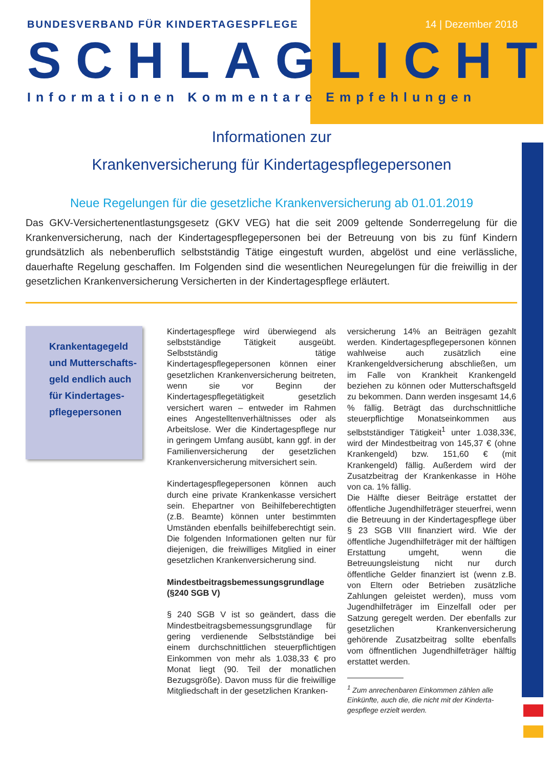BUNDESVERBAND FÜR KINDERTAGESPFLEGE 14 | Dezember 2018
SCHLAGLICHT
Informationen Kommentare Empfehlungen
Informationen zur
Krankenversicherung für Kindertagespflegepersonen
Neue Regelungen für die gesetzliche Krankenversicherung ab 01.01.2019
Das GKV-Versichertenentlastungsgesetz (GKV VEG) hat die seit 2009 geltende Sonderregelung für die Krankenversicherung, nach der Kindertagespflegepersonen bei der Betreuung von bis zu fünf Kindern grundsätzlich als nebenberuflich selbstständig Tätige eingestuft wurden, abgelöst und eine verlässliche, dauerhafte Regelung geschaffen. Im Folgenden sind die wesentlichen Neuregelungen für die freiwillig in der gesetzlichen Krankenversicherung Versicherten in der Kindertagespflege erläutert.
Krankentagegeld und Mutterschafts-geld endlich auch für Kindertages-pflegepersonen
Kindertagespflege wird überwiegend als selbstständige Tätigkeit ausgeübt. Selbstständig tätige Kindertagespflegepersonen können einer gesetzlichen Krankenversicherung beitreten, wenn sie vor Beginn der Kindertagespflegetätigkeit gesetzlich versichert waren – entweder im Rahmen eines Angestelltenverhältnisses oder als Arbeitslose. Wer die Kindertagespflege nur in geringem Umfang ausübt, kann ggf. in der Familienversicherung der gesetzlichen Krankenversicherung mitversichert sein.
Kindertagespflegepersonen können auch durch eine private Krankenkasse versichert sein. Ehepartner von Beihilfeberechtigten (z.B. Beamte) können unter bestimmten Umständen ebenfalls beihilfeberechtigt sein. Die folgenden Informationen gelten nur für diejenigen, die freiwilliges Mitglied in einer gesetzlichen Krankenversicherung sind.
Mindestbeitragsbemessungsgrundlage (§240 SGB V)
§ 240 SGB V ist so geändert, dass die Mindestbeitragsbemessungsgrundlage für gering verdienende Selbstständige bei einem durchschnittlichen steuerpflichtigen Einkommen von mehr als 1.038,33 € pro Monat liegt (90. Teil der monatlichen Bezugsgröße). Davon muss für die freiwillige Mitgliedschaft in der gesetzlichen Kranken-
versicherung 14% an Beiträgen gezahlt werden. Kindertagespflegepersonen können wahlweise auch zusätzlich eine Krankengeldversicherung abschließen, um im Falle von Krankheit Krankengeld beziehen zu können oder Mutterschaftsgeld zu bekommen. Dann werden insgesamt 14,6 % fällig. Beträgt das durchschnittliche steuerpflichtige Monatseinkommen aus selbstständiger Tätigkeit<sup>1</sup> unter 1.038,33€, wird der Mindestbeitrag von 145,37 € (ohne Krankengeld) bzw. 151,60 € (mit Krankengeld) fällig. Außerdem wird der Zusatzbeitrag der Krankenkasse in Höhe von ca. 1% fällig.
Die Hälfte dieser Beiträge erstattet der öffentliche Jugendhilfeträger steuerfrei, wenn die Betreuung in der Kindertagespflege über § 23 SGB VIII finanziert wird. Wie der öffentliche Jugendhilfeträger mit der hälftigen Erstattung umgeht, wenn die Betreuungsleistung nicht nur durch öffentliche Gelder finanziert ist (wenn z.B. von Eltern oder Betrieben zusätzliche Zahlungen geleistet werden), muss vom Jugendhilfeträger im Einzelfall oder per Satzung geregelt werden. Der ebenfalls zur gesetzlichen Krankenversicherung gehörende Zusatzbeitrag sollte ebenfalls vom öffnentlichen Jugendhilfeträger hälftig erstattet werden.
<sup>1</sup> Zum anrechenbaren Einkommen zählen alle
Einkünfte, auch die, die nicht mit der Kinderta-
gespflege erzielt werden.